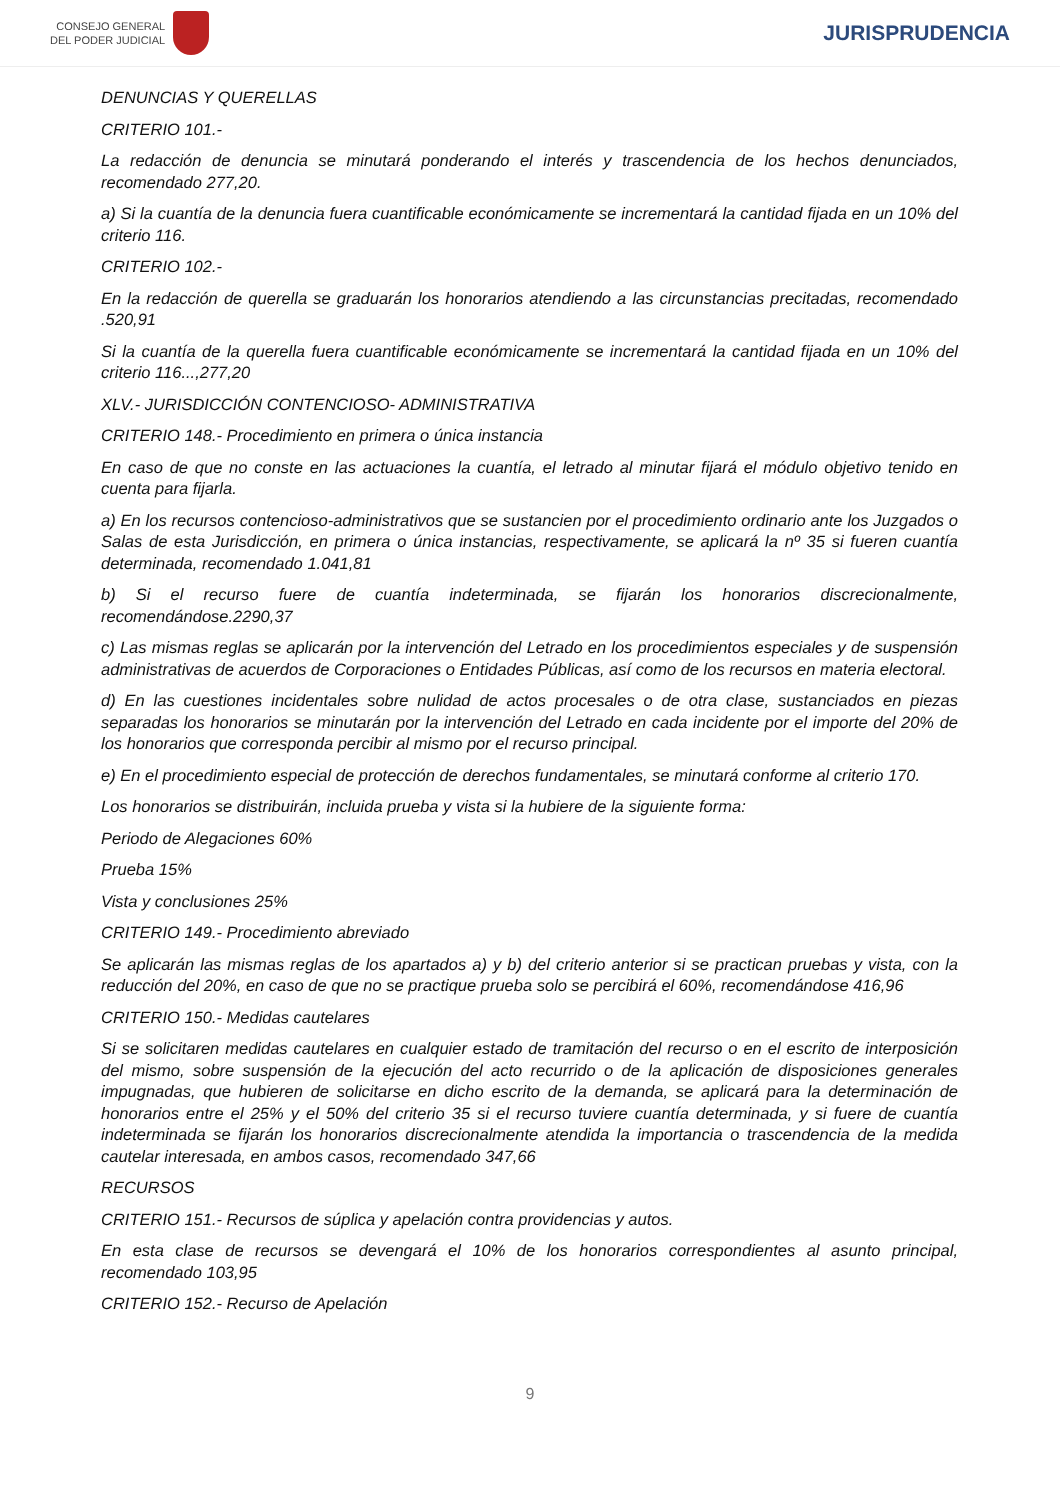CONSEJO GENERAL
DEL PODER JUDICIAL
JURISPRUDENCIA
DENUNCIAS Y QUERELLAS
CRITERIO 101.-
La redacción de denuncia se minutará ponderando el interés y trascendencia de los hechos denunciados, recomendado 277,20.
a) Si la cuantía de la denuncia fuera cuantificable económicamente se incrementará la cantidad fijada en un 10% del criterio 116.
CRITERIO 102.-
En la redacción de querella se graduarán los honorarios atendiendo a las circunstancias precitadas, recomendado .520,91
Si la cuantía de la querella fuera cuantificable económicamente se incrementará la cantidad fijada en un 10% del criterio 116...,277,20
XLV.- JURISDICCIÓN CONTENCIOSO- ADMINISTRATIVA
CRITERIO 148.- Procedimiento en primera o única instancia
En caso de que no conste en las actuaciones la cuantía, el letrado al minutar fijará el módulo objetivo tenido en cuenta para fijarla.
a) En los recursos contencioso-administrativos que se sustancien por el procedimiento ordinario ante los Juzgados o Salas de esta Jurisdicción, en primera o única instancias, respectivamente, se aplicará la nº 35 si fueren cuantía determinada, recomendado 1.041,81
b) Si el recurso fuere de cuantía indeterminada, se fijarán los honorarios discrecionalmente, recomendándose.2290,37
c) Las mismas reglas se aplicarán por la intervención del Letrado en los procedimientos especiales y de suspensión administrativas de acuerdos de Corporaciones o Entidades Públicas, así como de los recursos en materia electoral.
d) En las cuestiones incidentales sobre nulidad de actos procesales o de otra clase, sustanciados en piezas separadas los honorarios se minutarán por la intervención del Letrado en cada incidente por el importe del 20% de los honorarios que corresponda percibir al mismo por el recurso principal.
e) En el procedimiento especial de protección de derechos fundamentales, se minutará conforme al criterio 170.
Los honorarios se distribuirán, incluida prueba y vista si la hubiere de la siguiente forma:
Periodo de Alegaciones 60%
Prueba 15%
Vista y conclusiones 25%
CRITERIO 149.- Procedimiento abreviado
Se aplicarán las mismas reglas de los apartados a) y b) del criterio anterior si se practican pruebas y vista, con la reducción del 20%, en caso de que no se practique prueba solo se percibirá el 60%, recomendándose 416,96
CRITERIO 150.- Medidas cautelares
Si se solicitaren medidas cautelares en cualquier estado de tramitación del recurso o en el escrito de interposición del mismo, sobre suspensión de la ejecución del acto recurrido o de la aplicación de disposiciones generales impugnadas, que hubieren de solicitarse en dicho escrito de la demanda, se aplicará para la determinación de honorarios entre el 25% y el 50% del criterio 35 si el recurso tuviere cuantía determinada, y si fuere de cuantía indeterminada se fijarán los honorarios discrecionalmente atendida la importancia o trascendencia de la medida cautelar interesada, en ambos casos, recomendado 347,66
RECURSOS
CRITERIO 151.- Recursos de súplica y apelación contra providencias y autos.
En esta clase de recursos se devengará el 10% de los honorarios correspondientes al asunto principal, recomendado 103,95
CRITERIO 152.- Recurso de Apelación
9